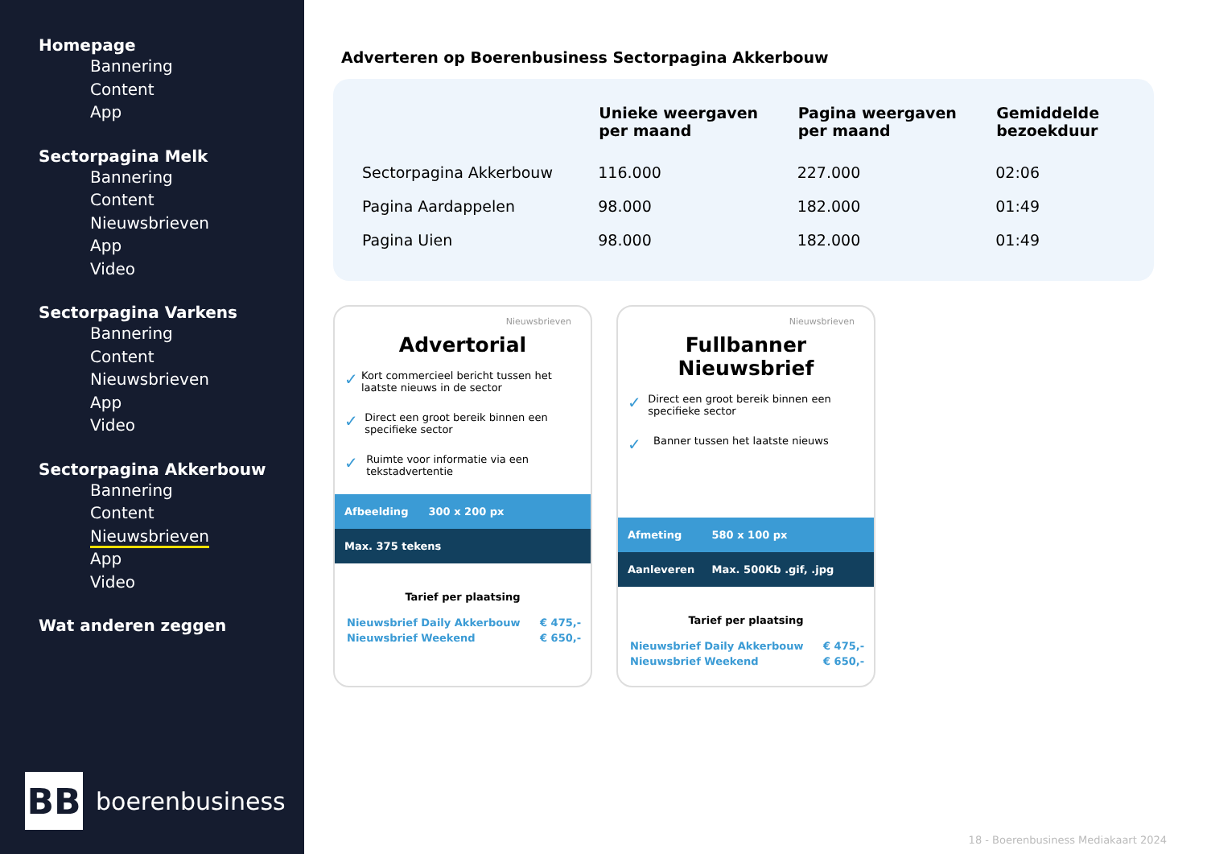Homepage
Bannering
Content
App
Sectorpagina Melk
Bannering
Content
Nieuwsbrieven
App
Video
Sectorpagina Varkens
Bannering
Content
Nieuwsbrieven
App
Video
Sectorpagina Akkerbouw
Bannering
Content
Nieuwsbrieven
App
Video
Wat anderen zeggen
BB
boerenbusiness
Adverteren op Boerenbusiness Sectorpagina Akkerbouw
| | Unieke weergaven per maand | Pagina weergaven per maand | Gemiddelde bezoekduur |
| --- | --- | --- | --- |
| Sectorpagina Akkerbouw | 116.000 | 227.000 | 02:06 |
| Pagina Aardappelen | 98.000 | 182.000 | 01:49 |
| Pagina Uien | 98.000 | 182.000 | 01:49 |
Nieuwsbrieven
Advertorial
✓ Kort commercieel bericht tussen het laatste nieuws in de sector
✓ Direct een groot bereik binnen een specifieke sector
✓ Ruimte voor informatie via een tekstadvertentie
Afbeelding 300 x 200 px
Max. 375 tekens
Tarief per plaatsing
| Nieuwsbrief Daily Akkerbouw | € 475,- |
| Nieuwsbrief Weekend | € 650,- |
Nieuwsbrieven
Fullbanner Nieuwsbrief
✓ Direct een groot bereik binnen een specifieke sector
✓ Banner tussen het laatste nieuws
Afmeting 580 x 100 px
Aanleveren Max. 500Kb .gif, .jpg
Tarief per plaatsing
| Nieuwsbrief Daily Akkerbouw | € 475,- |
| Nieuwsbrief Weekend | € 650,- |
18 - Boerenbusiness Mediakaart 2024